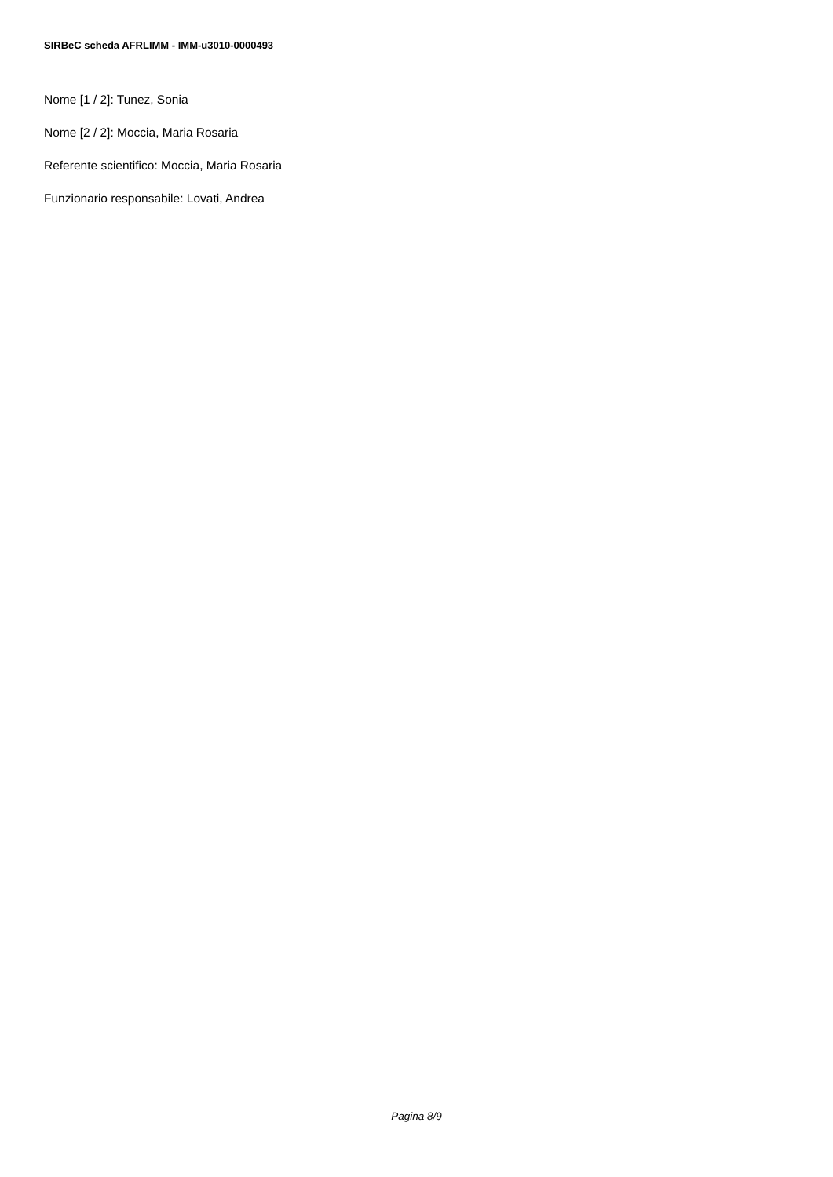SIRBeC scheda AFRLIMM - IMM-u3010-0000493
Nome [1 / 2]: Tunez, Sonia
Nome [2 / 2]: Moccia, Maria Rosaria
Referente scientifico: Moccia, Maria Rosaria
Funzionario responsabile: Lovati, Andrea
Pagina 8/9